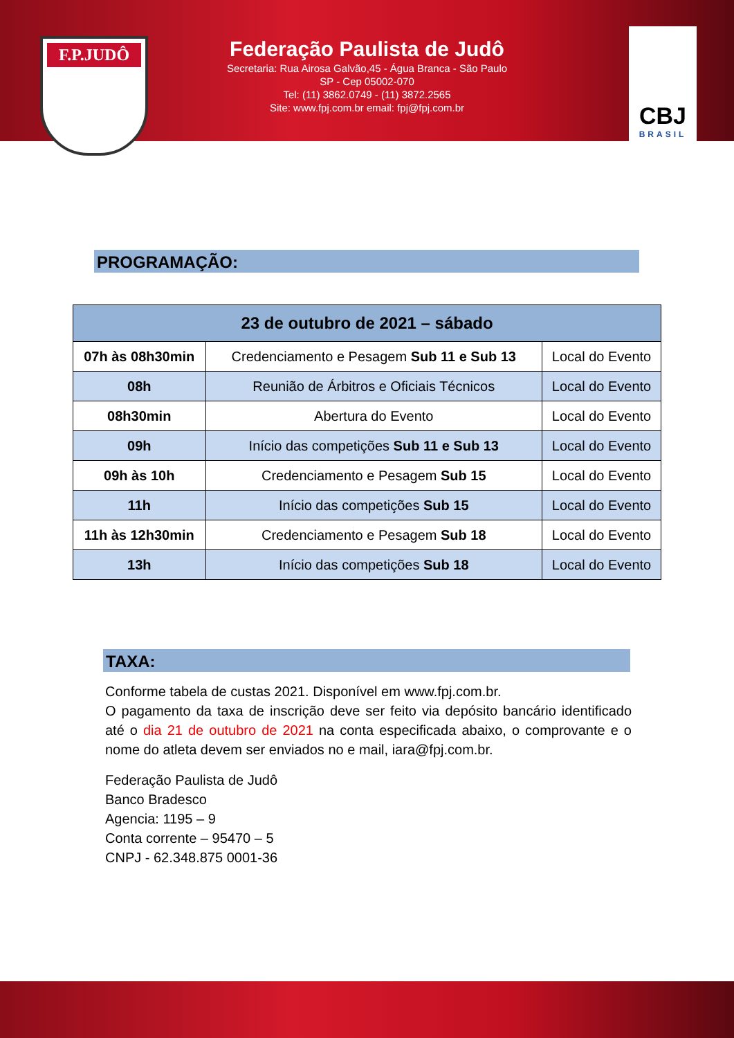F.P.JUDÔ
Federação Paulista de Judô
Secretaria: Rua Airosa Galvão,45 - Água Branca - São Paulo
SP - Cep 05002-070
Tel: (11) 3862.0749 - (11) 3872.2565
Site: www.fpj.com.br email: fpj@fpj.com.br
CBJ
BRASIL
PROGRAMAÇÃO:
| 23 de outubro de 2021 – sábado | | |
| --- | --- | --- |
| 07h às 08h30min | Credenciamento e Pesagem Sub 11 e Sub 13 | Local do Evento |
| 08h | Reunião de Árbitros e Oficiais Técnicos | Local do Evento |
| 08h30min | Abertura do Evento | Local do Evento |
| 09h | Início das competições Sub 11 e Sub 13 | Local do Evento |
| 09h às 10h | Credenciamento e Pesagem Sub 15 | Local do Evento |
| 11h | Início das competições Sub 15 | Local do Evento |
| 11h às 12h30min | Credenciamento e Pesagem Sub 18 | Local do Evento |
| 13h | Início das competições Sub 18 | Local do Evento |
TAXA:
Conforme tabela de custas 2021. Disponível em www.fpj.com.br.
O pagamento da taxa de inscrição deve ser feito via depósito bancário identificado até o dia 21 de outubro de 2021 na conta especificada abaixo, o comprovante e o nome do atleta devem ser enviados no e mail, iara@fpj.com.br.
Federação Paulista de Judô
Banco Bradesco
Agencia: 1195 – 9
Conta corrente – 95470 – 5
CNPJ - 62.348.875 0001-36